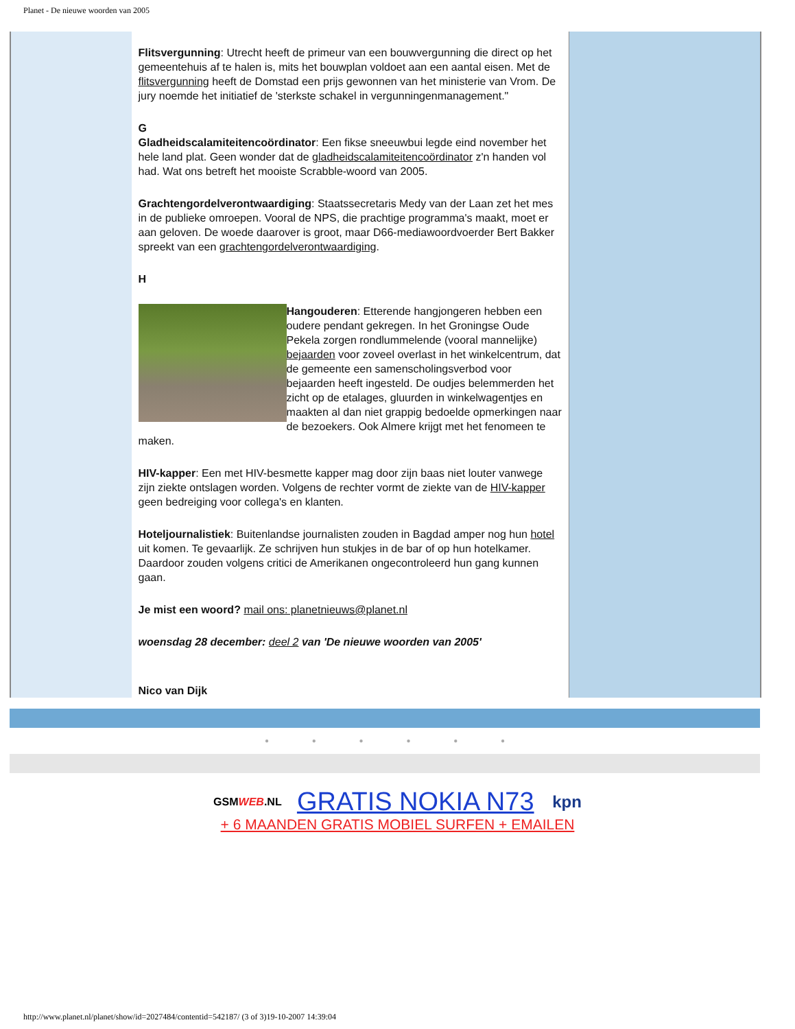Planet - De nieuwe woorden van 2005
Flitsvergunning: Utrecht heeft de primeur van een bouwvergunning die direct op het gemeentehuis af te halen is, mits het bouwplan voldoet aan een aantal eisen. Met de flitsvergunning heeft de Domstad een prijs gewonnen van het ministerie van Vrom. De jury noemde het initiatief de 'sterkste schakel in vergunningenmanagement."
G
Gladheidscalamiteitencoördinator: Een fikse sneeuwbui legde eind november het hele land plat. Geen wonder dat de gladheidscalamiteitencoördinator z'n handen vol had. Wat ons betreft het mooiste Scrabble-woord van 2005.
Grachtengordelverontwaardiging: Staatssecretaris Medy van der Laan zet het mes in de publieke omroepen. Vooral de NPS, die prachtige programma's maakt, moet er aan geloven. De woede daarover is groot, maar D66-mediawoordvoerder Bert Bakker spreekt van een grachtengordelverontwaardiging.
H
Hangouderen: Etterende hangjongeren hebben een oudere pendant gekregen. In het Groningse Oude Pekela zorgen rondlummelende (vooral mannelijke) bejaarden voor zoveel overlast in het winkelcentrum, dat de gemeente een samenscholingsverbod voor bejaarden heeft ingesteld. De oudjes belemmerden het zicht op de etalages, gluurden in winkelwagentjes en maakten al dan niet grappig bedoelde opmerkingen naar de bezoekers. Ook Almere krijgt met het fenomeen te maken.
HIV-kapper: Een met HIV-besmette kapper mag door zijn baas niet louter vanwege zijn ziekte ontslagen worden. Volgens de rechter vormt de ziekte van de HIV-kapper geen bedreiging voor collega's en klanten.
Hoteljournalistiek: Buitenlandse journalisten zouden in Bagdad amper nog hun hotel uit komen. Te gevaarlijk. Ze schrijven hun stukjes in de bar of op hun hotelkamer. Daardoor zouden volgens critici de Amerikanen ongecontroleerd hun gang kunnen gaan.
Je mist een woord? mail ons: planetnieuws@planet.nl
woensdag 28 december: deel 2 van 'De nieuwe woorden van 2005'
Nico van Dijk
● ● ● ● ● ●
GSMWEB.NL GRATIS NOKIA N73 kpn
+ 6 MAANDEN GRATIS MOBIEL SURFEN + EMAILEN
http://www.planet.nl/planet/show/id=2027484/contentid=542187/ (3 of 3)19-10-2007 14:39:04